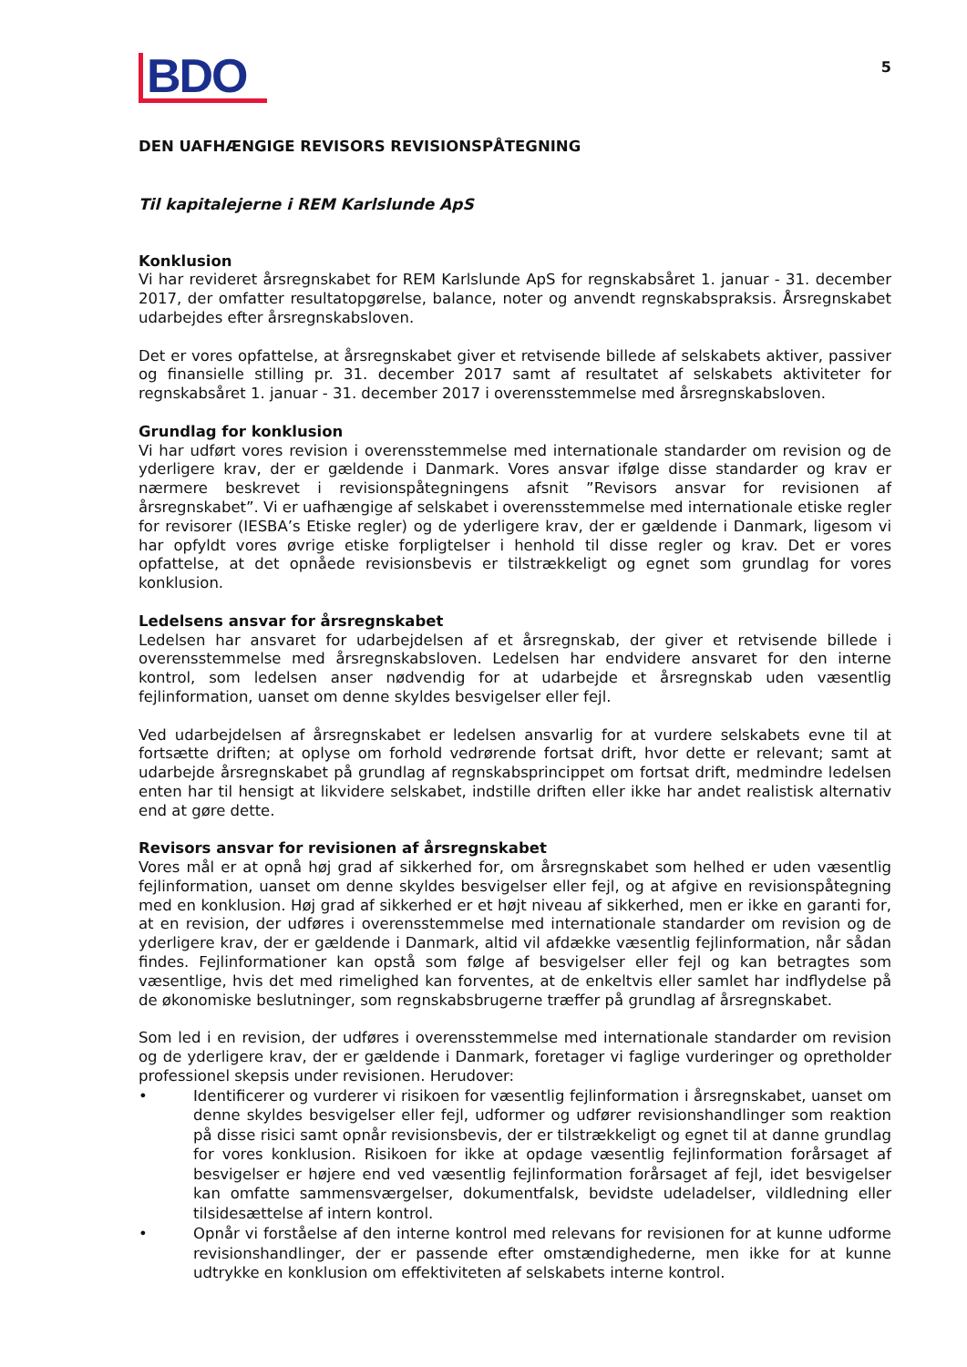BDO
5
DEN UAFHÆNGIGE REVISORS REVISIONSPÅTEGNING
Til kapitalejerne i REM Karlslunde ApS
Konklusion
Vi har revideret årsregnskabet for REM Karlslunde ApS for regnskabsåret 1. januar - 31. december 2017, der omfatter resultatopgørelse, balance, noter og anvendt regnskabspraksis. Årsregnskabet udarbejdes efter årsregnskabsloven.
Det er vores opfattelse, at årsregnskabet giver et retvisende billede af selskabets aktiver, passiver og finansielle stilling pr. 31. december 2017 samt af resultatet af selskabets aktiviteter for regnskabsåret 1. januar - 31. december 2017 i overensstemmelse med årsregnskabsloven.
Grundlag for konklusion
Vi har udført vores revision i overensstemmelse med internationale standarder om revision og de yderligere krav, der er gældende i Danmark. Vores ansvar ifølge disse standarder og krav er nærmere beskrevet i revisionspåtegningens afsnit ”Revisors ansvar for revisionen af årsregnskabet”. Vi er uafhængige af selskabet i overensstemmelse med internationale etiske regler for revisorer (IESBA’s Etiske regler) og de yderligere krav, der er gældende i Danmark, ligesom vi har opfyldt vores øvrige etiske forpligtelser i henhold til disse regler og krav. Det er vores opfattelse, at det opnåede revisionsbevis er tilstrækkeligt og egnet som grundlag for vores konklusion.
Ledelsens ansvar for årsregnskabet
Ledelsen har ansvaret for udarbejdelsen af et årsregnskab, der giver et retvisende billede i overensstemmelse med årsregnskabsloven. Ledelsen har endvidere ansvaret for den interne kontrol, som ledelsen anser nødvendig for at udarbejde et årsregnskab uden væsentlig fejlinformation, uanset om denne skyldes besvigelser eller fejl.
Ved udarbejdelsen af årsregnskabet er ledelsen ansvarlig for at vurdere selskabets evne til at fortsætte driften; at oplyse om forhold vedrørende fortsat drift, hvor dette er relevant; samt at udarbejde årsregnskabet på grundlag af regnskabsprincippet om fortsat drift, medmindre ledelsen enten har til hensigt at likvidere selskabet, indstille driften eller ikke har andet realistisk alternativ end at gøre dette.
Revisors ansvar for revisionen af årsregnskabet
Vores mål er at opnå høj grad af sikkerhed for, om årsregnskabet som helhed er uden væsentlig fejlinformation, uanset om denne skyldes besvigelser eller fejl, og at afgive en revisionspåtegning med en konklusion. Høj grad af sikkerhed er et højt niveau af sikkerhed, men er ikke en garanti for, at en revision, der udføres i overensstemmelse med internationale standarder om revision og de yderligere krav, der er gældende i Danmark, altid vil afdække væsentlig fejlinformation, når sådan findes. Fejlinformationer kan opstå som følge af besvigelser eller fejl og kan betragtes som væsentlige, hvis det med rimelighed kan forventes, at de enkeltvis eller samlet har indflydelse på de økonomiske beslutninger, som regnskabsbrugerne træffer på grundlag af årsregnskabet.
Som led i en revision, der udføres i overensstemmelse med internationale standarder om revision og de yderligere krav, der er gældende i Danmark, foretager vi faglige vurderinger og opretholder professionel skepsis under revisionen. Herudover:
• Identificerer og vurderer vi risikoen for væsentlig fejlinformation i årsregnskabet, uanset om denne skyldes besvigelser eller fejl, udformer og udfører revisionshandlinger som reaktion på disse risici samt opnår revisionsbevis, der er tilstrækkeligt og egnet til at danne grundlag for vores konklusion. Risikoen for ikke at opdage væsentlig fejlinformation forårsaget af besvigelser er højere end ved væsentlig fejlinformation forårsaget af fejl, idet besvigelser kan omfatte sammensværgelser, dokumentfalsk, bevidste udeladelser, vildledning eller tilsidesættelse af intern kontrol.
• Opnår vi forståelse af den interne kontrol med relevans for revisionen for at kunne udforme revisionshandlinger, der er passende efter omstændighederne, men ikke for at kunne udtrykke en konklusion om effektiviteten af selskabets interne kontrol.